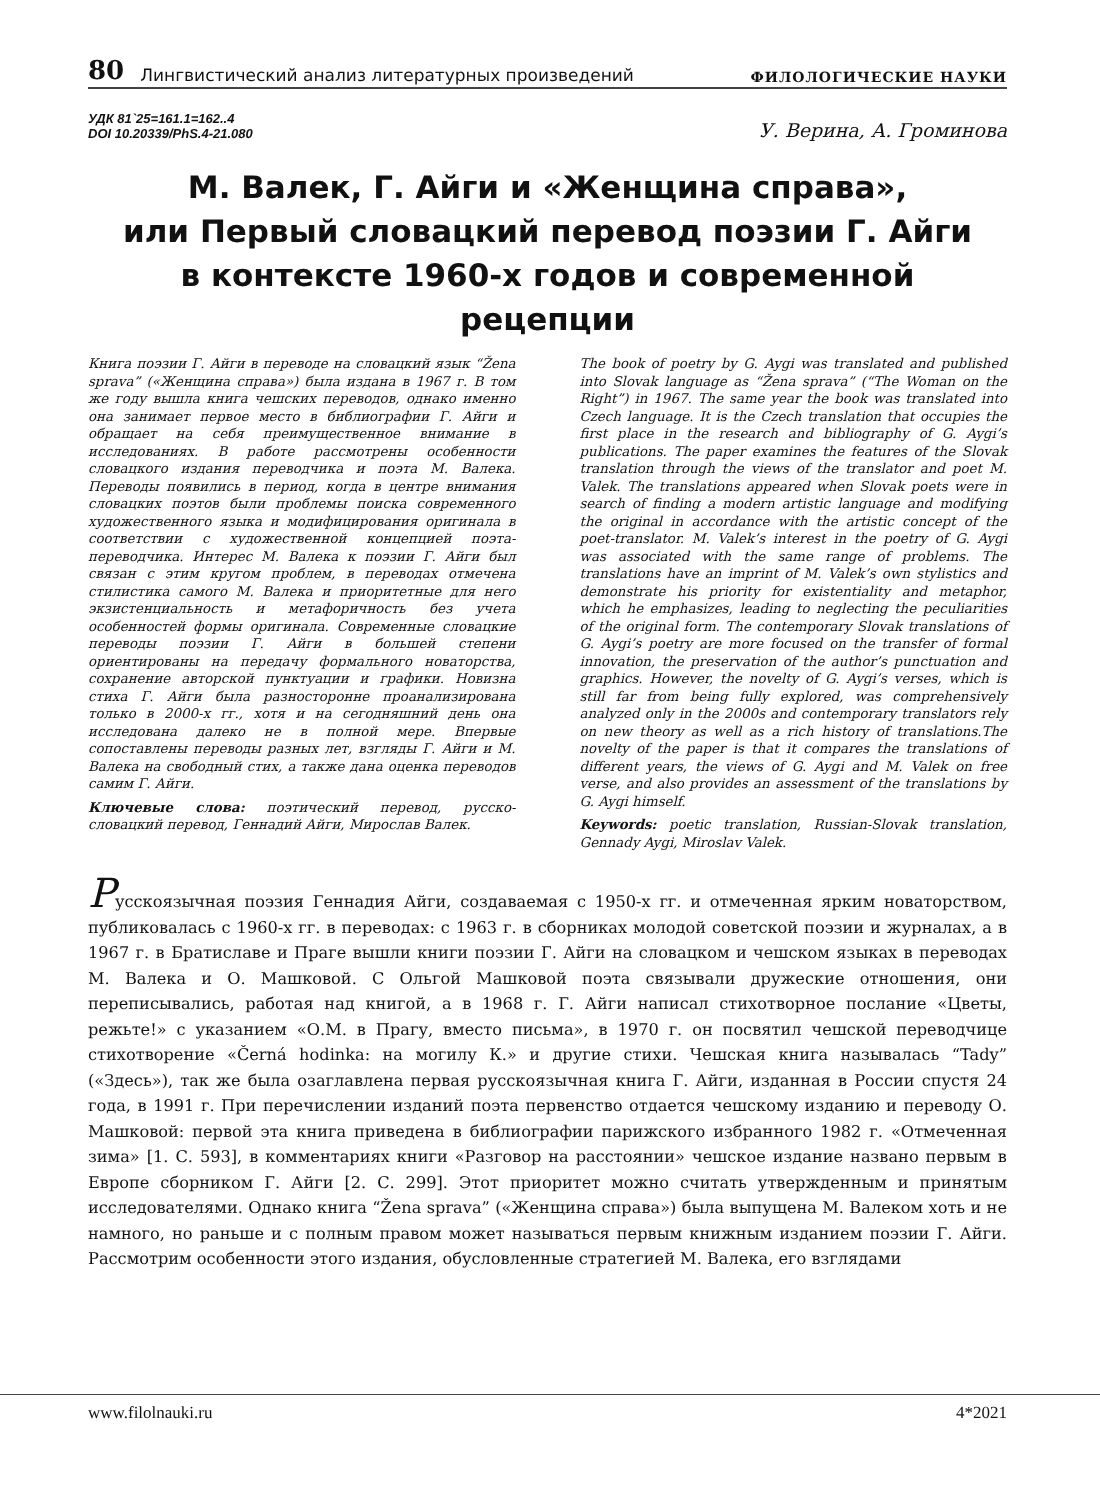80 Лингвистический анализ литературных произведений ФИЛОЛОГИЧЕСКИЕ НАУКИ
УДК 81`25=161.1=162..4
DOI 10.20339/PhS.4-21.080
У. Верина, А. Громинова
М. Валек, Г. Айги и «Женщина справа»,
или Первый словацкий перевод поэзии Г. Айги
в контексте 1960-х годов и современной рецепции
Книга поэзии Г. Айги в переводе на словацкий язык “Žena sprava” («Женщина справа») была издана в 1967 г. В том же году вышла книга чешских переводов, однако именно она занимает первое место в библиографии Г. Айги и обращает на себя преимущественное внимание в исследованиях. В работе рассмотрены особенности словацкого издания переводчика и поэта М. Валека. Переводы появились в период, когда в центре внимания словацких поэтов были проблемы поиска современного художественного языка и модифицирования оригинала в соответствии с художественной концепцией поэта-переводчика. Интерес М. Валека к поэзии Г. Айги был связан с этим кругом проблем, в переводах отмечена стилистика самого М. Валека и приоритетные для него экзистенциальность и метафоричность без учета особенностей формы оригинала. Современные словацкие переводы поэзии Г. Айги в большей степени ориентированы на передачу формального новаторства, сохранение авторской пунктуации и графики. Новизна стиха Г. Айги была разносторонне проанализирована только в 2000-х гг., хотя и на сегодняшний день она исследована далеко не в полной мере. Впервые сопоставлены переводы разных лет, взгляды Г. Айги и М. Валека на свободный стих, а также дана оценка переводов самим Г. Айги.
Ключевые слова: поэтический перевод, русско-словацкий перевод, Геннадий Айги, Мирослав Валек.
The book of poetry by G. Aygi was translated and published into Slovak language as “Žena sprava” (“The Woman on the Right”) in 1967. The same year the book was translated into Czech language. It is the Czech translation that occupies the first place in the research and bibliography of G. Aygi’s publications. The paper examines the features of the Slovak translation through the views of the translator and poet M. Valek. The translations appeared when Slovak poets were in search of finding a modern artistic language and modifying the original in accordance with the artistic concept of the poet-translator. M. Valek’s interest in the poetry of G. Aygi was associated with the same range of problems. The translations have an imprint of M. Valek’s own stylistics and demonstrate his priority for existentiality and metaphor, which he emphasizes, leading to neglecting the peculiarities of the original form. The contemporary Slovak translations of G. Aygi’s poetry are more focused on the transfer of formal innovation, the preservation of the author’s punctuation and graphics. However, the novelty of G. Aygi’s verses, which is still far from being fully explored, was comprehensively analyzed only in the 2000s and contemporary translators rely on new theory as well as a rich history of translations.The novelty of the paper is that it compares the translations of different years, the views of G. Aygi and M. Valek on free verse, and also provides an assessment of the translations by G. Aygi himself.
Keywords: poetic translation, Russian-Slovak translation, Gennady Aygi, Miroslav Valek.
Русскоязычная поэзия Геннадия Айги, создаваемая с 1950-х гг. и отмеченная ярким новаторством, публиковалась с 1960-х гг. в переводах: с 1963 г. в сборниках молодой советской поэзии и журналах, а в 1967 г. в Братиславе и Праге вышли книги поэзии Г. Айги на словацком и чешском языках в переводах М. Валека и О. Машковой. С Ольгой Машковой поэта связывали дружеские отношения, они переписывались, работая над книгой, а в 1968 г. Г. Айги написал стихотворное послание «Цветы, режьте!» с указанием «О.М. в Прагу, вместо письма», в 1970 г. он посвятил чешской переводчице стихотворение «Černá hodinka: на могилу К.» и другие стихи. Чешская книга называлась “Tady” («Здесь»), так же была озаглавлена первая русскоязычная книга Г. Айги, изданная в России спустя 24 года, в 1991 г. При перечислении изданий поэта первенство отдается чешскому изданию и переводу О. Машковой: первой эта книга приведена в библиографии парижского избранного 1982 г. «Отмеченная зима» [1. С. 593], в комментариях книги «Разговор на расстоянии» чешское издание названо первым в Европе сборником Г. Айги [2. С. 299]. Этот приоритет можно считать утвержденным и принятым исследователями. Однако книга “Žena sprava” («Женщина справа») была выпущена М. Валеком хоть и не намного, но раньше и с полным правом может называться первым книжным изданием поэзии Г. Айги. Рассмотрим особенности этого издания, обусловленные стратегией М. Валека, его взглядами
www.filolnauki.ru 4*2021